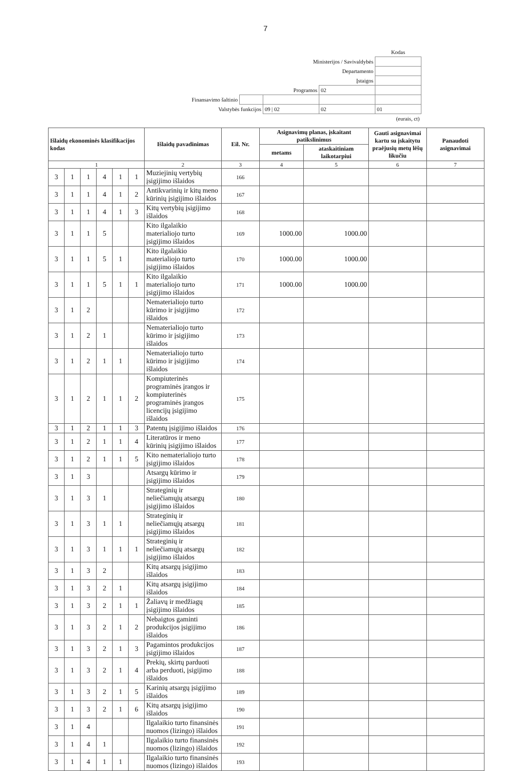7
| | | | | Kodas |
| Ministerijos / Savivaldybės | | | | |
| Departamento | | | | |
| Įstaigos | | | | |
| Programos | | | 02 | |
| Finansavimo šaltinio | | | | |
| Valstybės funkcijos | | 09 / 02 | 02 | 01 |
| (eurais, ct) | | | | |
| Išlaidų ekonominės klasifikacijos kodas | | | | | | Išlaidų pavadinimas | Eil. Nr. | Asignavimų planas, įskaitant patikslinimus | | Gauti asignavimai kartu su įskaitytu praėjusių metų lėšų likučiu | Panaudoti asignavimai |
| --- | --- | --- | --- | --- | --- | --- | --- | --- | --- | --- | --- |
| | | | | | | | | metams | ataskaitiniam laikotarpiui | | |
| 1 | | | | | | 2 | 3 | 4 | 5 | 6 | 7 |
| 3 | 1 | 1 | 4 | 1 | 1 | Muziejinių vertybių įsigijimo išlaidos | 166 | | | | |
| 3 | 1 | 1 | 4 | 1 | 2 | Antikvarinių ir kitų meno kūrinių įsigijimo išlaidos | 167 | | | | |
| 3 | 1 | 1 | 4 | 1 | 3 | Kitų vertybių įsigijimo išlaidos | 168 | | | | |
| 3 | 1 | 1 | 5 | | | Kito ilgalaikio materialiojo turto įsigijimo išlaidos | 169 | 1000.00 | 1000.00 | | |
| 3 | 1 | 1 | 5 | 1 | | Kito ilgalaikio materialiojo turto įsigijimo išlaidos | 170 | 1000.00 | 1000.00 | | |
| 3 | 1 | 1 | 5 | 1 | 1 | Kito ilgalaikio materialiojo turto įsigijimo išlaidos | 171 | 1000.00 | 1000.00 | | |
| 3 | 1 | 2 | | | | Nematerialiojo turto kūrimo ir įsigijimo išlaidos | 172 | | | | |
| 3 | 1 | 2 | 1 | | | Nematerialiojo turto kūrimo ir įsigijimo išlaidos | 173 | | | | |
| 3 | 1 | 2 | 1 | 1 | | Nematerialiojo turto kūrimo ir įsigijimo išlaidos | 174 | | | | |
| 3 | 1 | 2 | 1 | 1 | 2 | Kompiuterinės programinės įrangos ir kompiuterinės programinės įrangos licencijų įsigijimo išlaidos | 175 | | | | |
| 3 | 1 | 2 | 1 | 1 | 3 | Patentų įsigijimo išlaidos | 176 | | | | |
| 3 | 1 | 2 | 1 | 1 | 4 | Literatūros ir meno kūrinių įsigijimo išlaidos | 177 | | | | |
| 3 | 1 | 2 | 1 | 1 | 5 | Kito nematerialiojo turto įsigijimo išlaidos | 178 | | | | |
| 3 | 1 | 3 | | | | Atsargų kūrimo ir įsigijimo išlaidos | 179 | | | | |
| 3 | 1 | 3 | 1 | | | Strateginių ir neliečiamųjų atsargų įsigijimo išlaidos | 180 | | | | |
| 3 | 1 | 3 | 1 | 1 | | Strateginių ir neliečiamųjų atsargų įsigijimo išlaidos | 181 | | | | |
| 3 | 1 | 3 | 1 | 1 | 1 | Strateginių ir neliečiamųjų atsargų įsigijimo išlaidos | 182 | | | | |
| 3 | 1 | 3 | 2 | | | Kitų atsargų įsigijimo išlaidos | 183 | | | | |
| 3 | 1 | 3 | 2 | 1 | | Kitų atsargų įsigijimo išlaidos | 184 | | | | |
| 3 | 1 | 3 | 2 | 1 | 1 | Žaliavų ir medžiagų įsigijimo išlaidos | 185 | | | | |
| 3 | 1 | 3 | 2 | 1 | 2 | Nebaigtos gaminti produkcijos įsigijimo išlaidos | 186 | | | | |
| 3 | 1 | 3 | 2 | 1 | 3 | Pagamintos produkcijos įsigijimo išlaidos | 187 | | | | |
| 3 | 1 | 3 | 2 | 1 | 4 | Prekių, skirtų parduoti arba perduoti, įsigijimo išlaidos | 188 | | | | |
| 3 | 1 | 3 | 2 | 1 | 5 | Karinių atsargų įsigijimo išlaidos | 189 | | | | |
| 3 | 1 | 3 | 2 | 1 | 6 | Kitų atsargų įsigijimo išlaidos | 190 | | | | |
| 3 | 1 | 4 | | | | Ilgalaikio turto finansinės nuomos (lizingo) išlaidos | 191 | | | | |
| 3 | 1 | 4 | 1 | | | Ilgalaikio turto finansinės nuomos (lizingo) išlaidos | 192 | | | | |
| 3 | 1 | 4 | 1 | 1 | | Ilgalaikio turto finansinės nuomos (lizingo) išlaidos | 193 | | | | |